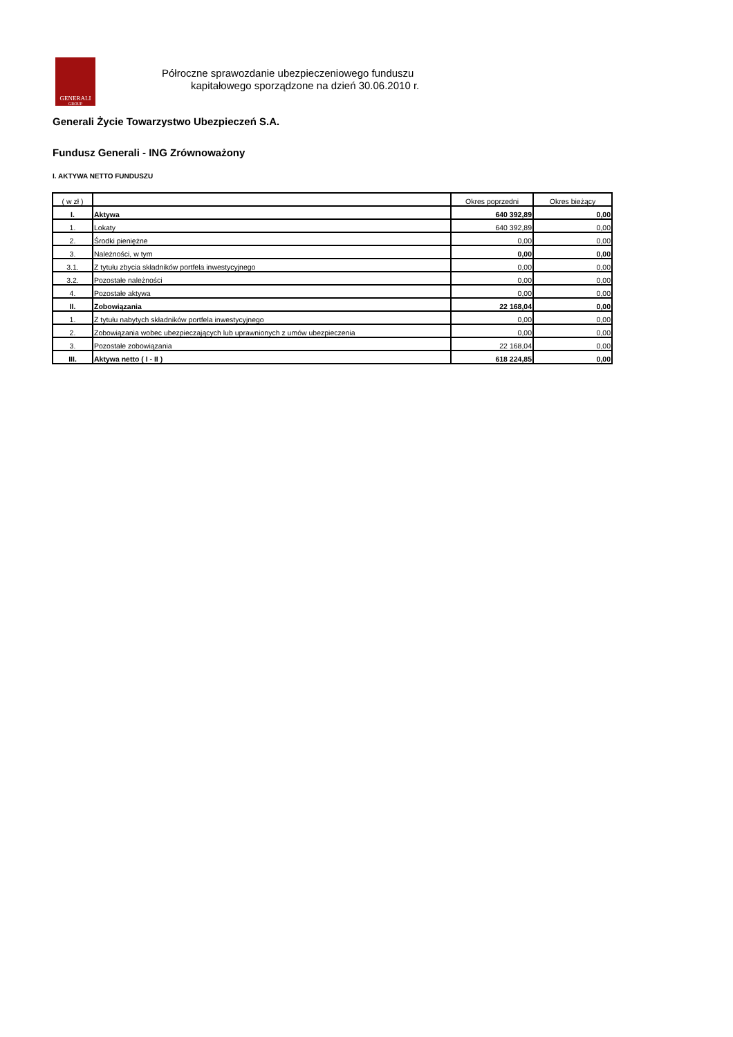GENERALI
GROUP
Półroczne sprawozdanie ubezpieczeniowego funduszu
kapitałowego sporządzone na dzień 30.06.2010 r.
Generali Życie Towarzystwo Ubezpieczeń S.A.
Fundusz Generali - ING Zrównoważony
I. AKTYWA NETTO FUNDUSZU
| ( w zł ) | | Okres poprzedni | Okres bieżący |
| I. | Aktywa | 640 392,89 | 0,00 |
| 1. | Lokaty | 640 392,89 | 0,00 |
| 2. | Środki pieniężne | 0,00 | 0,00 |
| 3. | Należności, w tym | 0,00 | 0,00 |
| 3.1. | Z tytułu zbycia składników portfela inwestycyjnego | 0,00 | 0,00 |
| 3.2. | Pozostałe należności | 0,00 | 0,00 |
| 4. | Pozostałe aktywa | 0,00 | 0,00 |
| II. | Zobowiązania | 22 168,04 | 0,00 |
| 1. | Z tytułu nabytych składników portfela inwestycyjnego | 0,00 | 0,00 |
| 2. | Zobowiązania wobec ubezpieczających lub uprawnionych z umów ubezpieczenia | 0,00 | 0,00 |
| 3. | Pozostałe zobowiązania | 22 168,04 | 0,00 |
| III. | Aktywa netto ( I - II ) | 618 224,85 | 0,00 |